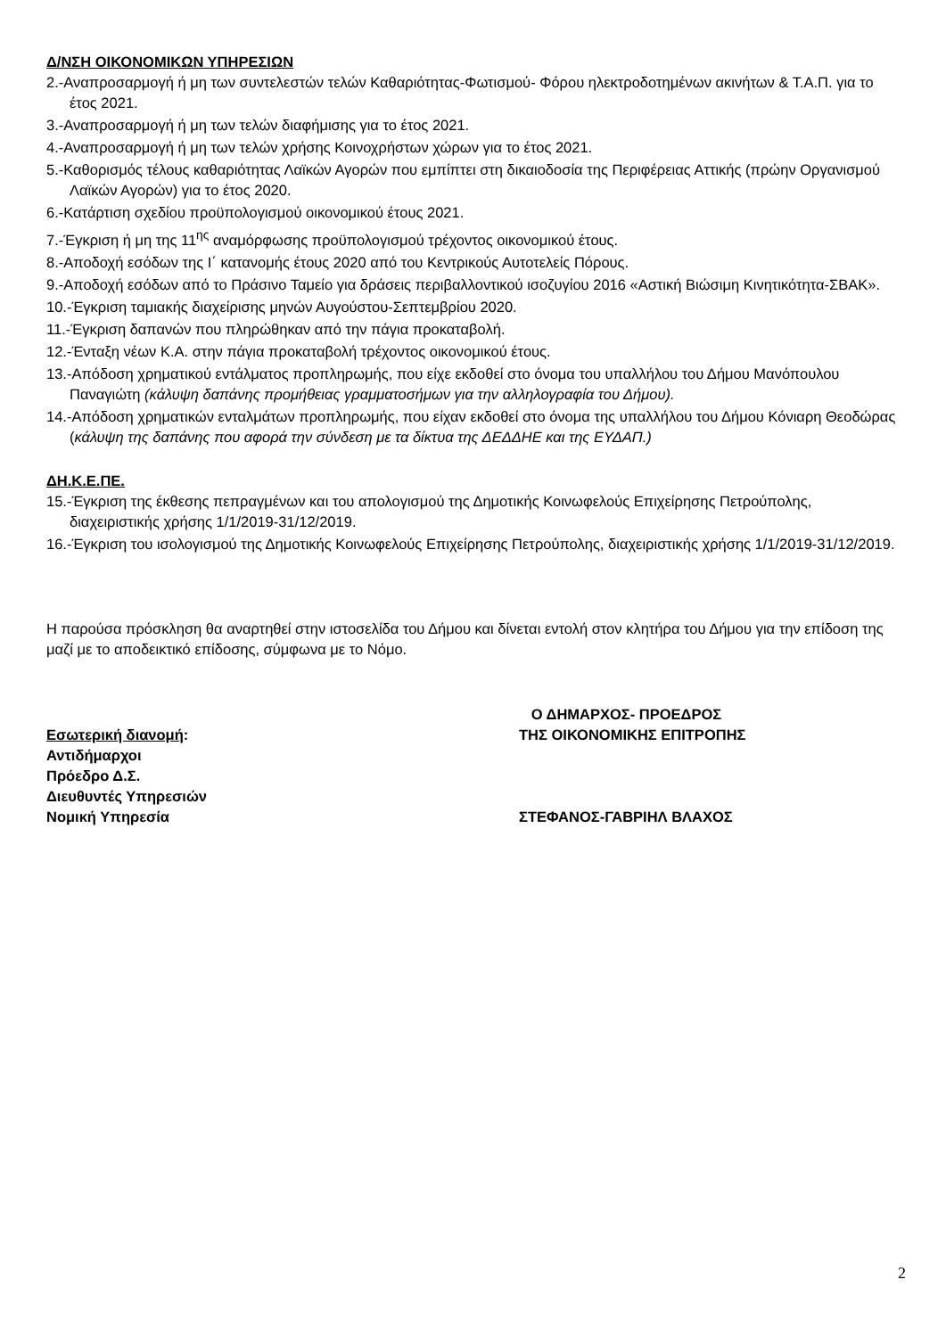Δ/ΝΣΗ ΟΙΚΟΝΟΜΙΚΩΝ ΥΠΗΡΕΣΙΩΝ
2.-Αναπροσαρμογή ή μη των συντελεστών τελών Καθαριότητας-Φωτισμού- Φόρου ηλεκτροδοτημένων ακινήτων & Τ.Α.Π. για το έτος 2021.
3.-Αναπροσαρμογή ή μη των τελών διαφήμισης για το έτος 2021.
4.-Αναπροσαρμογή ή μη των τελών χρήσης Κοινοχρήστων χώρων για το έτος 2021.
5.-Καθορισμός τέλους καθαριότητας Λαϊκών Αγορών που εμπίπτει στη δικαιοδοσία της Περιφέρειας Αττικής (πρώην Οργανισμού Λαϊκών Αγορών) για το έτος 2020.
6.-Κατάρτιση σχεδίου προϋπολογισμού οικονομικού έτους 2021.
7.-Έγκριση ή μη της 11<sup>ης</sup> αναμόρφωσης προϋπολογισμού τρέχοντος οικονομικού έτους.
8.-Αποδοχή εσόδων της Ι΄ κατανομής έτους 2020 από του Κεντρικούς Αυτοτελείς Πόρους.
9.-Αποδοχή εσόδων από το Πράσινο Ταμείο για δράσεις περιβαλλοντικού ισοζυγίου 2016 «Αστική Βιώσιμη Κινητικότητα-ΣΒΑΚ».
10.-Έγκριση ταμιακής διαχείρισης μηνών Αυγούστου-Σεπτεμβρίου 2020.
11.-Έγκριση δαπανών που πληρώθηκαν από την πάγια προκαταβολή.
12.-Ένταξη νέων Κ.Α. στην πάγια προκαταβολή τρέχοντος οικονομικού έτους.
13.-Απόδοση χρηματικού εντάλματος προπληρωμής, που είχε εκδοθεί στο όνομα του υπαλλήλου του Δήμου Μανόπουλου Παναγιώτη (κάλυψη δαπάνης προμήθειας γραμματοσήμων για την αλληλογραφία του Δήμου).
14.-Απόδοση χρηματικών ενταλμάτων προπληρωμής, που είχαν εκδοθεί στο όνομα της υπαλλήλου του Δήμου Κόνιαρη Θεοδώρας (κάλυψη της δαπάνης που αφορά την σύνδεση με τα δίκτυα της ΔΕΔΔΗΕ και της ΕΥΔΑΠ.)
ΔΗ.Κ.Ε.ΠΕ.
15.-Έγκριση της έκθεσης πεπραγμένων και του απολογισμού της Δημοτικής Κοινωφελούς Επιχείρησης Πετρούπολης, διαχειριστικής χρήσης 1/1/2019-31/12/2019.
16.-Έγκριση του ισολογισμού της Δημοτικής Κοινωφελούς Επιχείρησης Πετρούπολης, διαχειριστικής χρήσης 1/1/2019-31/12/2019.
Η παρούσα πρόσκληση θα αναρτηθεί στην ιστοσελίδα του Δήμου και δίνεται εντολή στον κλητήρα του Δήμου για την επίδοση της μαζί με το αποδεικτικό επίδοσης, σύμφωνα με το Νόμο.
Εσωτερική διανομή:
Αντιδήμαρχοι
Πρόεδρο Δ.Σ.
Διευθυντές Υπηρεσιών
Νομική Υπηρεσία
Ο ΔΗΜΑΡΧΟΣ- ΠΡΟΕΔΡΟΣ
ΤΗΣ ΟΙΚΟΝΟΜΙΚΗΣ ΕΠΙΤΡΟΠΗΣ
ΣΤΕΦΑΝΟΣ-ΓΑΒΡΙΗΛ ΒΛΑΧΟΣ
2